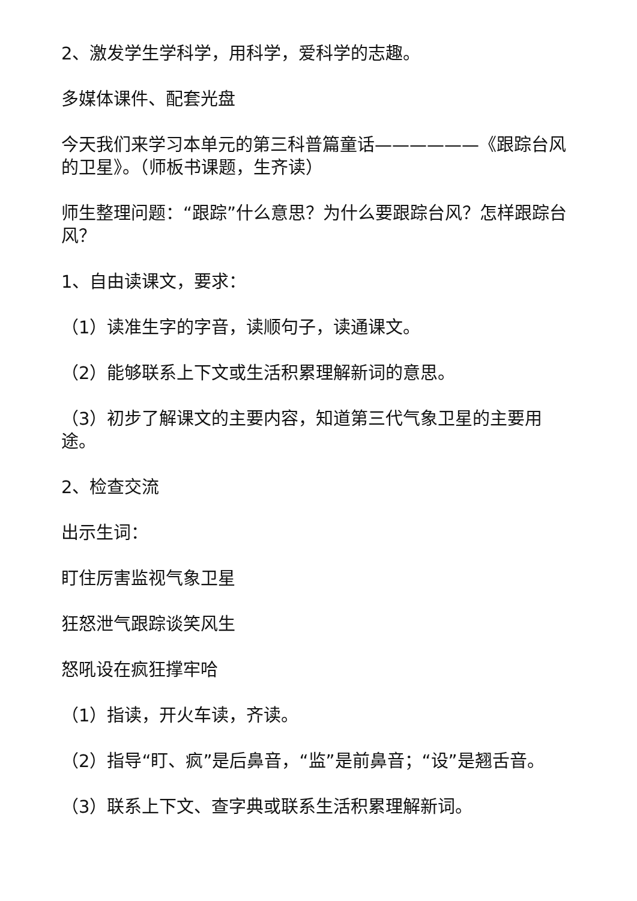2、激发学生学科学，用科学，爱科学的志趣。
多媒体课件、配套光盘
今天我们来学习本单元的第三科普篇童话——————《跟踪台风的卫星》。（师板书课题，生齐读）
师生整理问题：“跟踪”什么意思？为什么要跟踪台风？怎样跟踪台风？
1、自由读课文，要求：
（1）读准生字的字音，读顺句子，读通课文。
（2）能够联系上下文或生活积累理解新词的意思。
（3）初步了解课文的主要内容，知道第三代气象卫星的主要用途。
2、检查交流
出示生词：
盯住厉害监视气象卫星
狂怒泄气跟踪谈笑风生
怒吼设在疯狂撑牢哈
（1）指读，开火车读，齐读。
（2）指导“盯、疯”是后鼻音，“监”是前鼻音；“设”是翘舌音。
（3）联系上下文、查字典或联系生活积累理解新词。